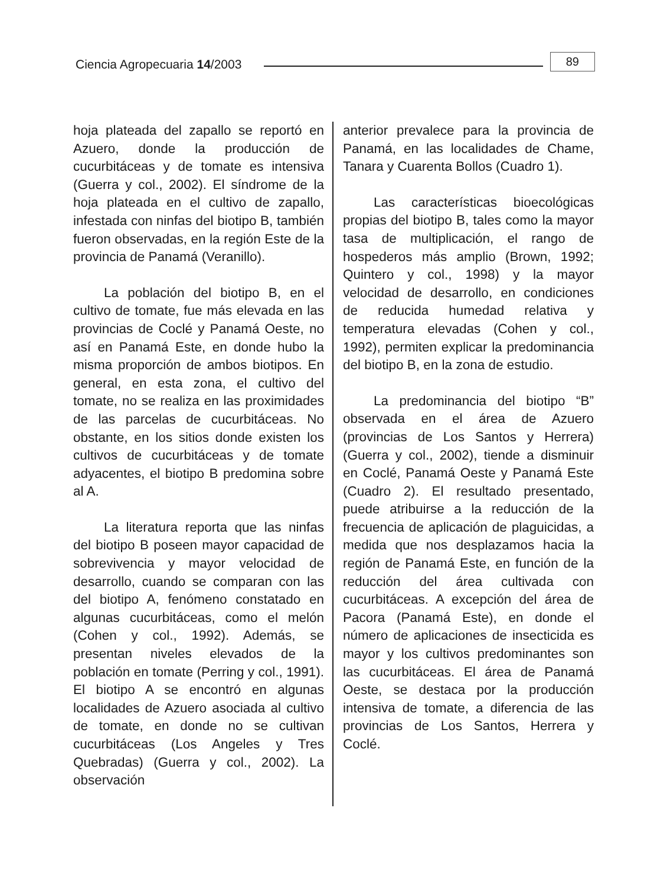Ciencia Agropecuaria 14/2003 89
hoja plateada del zapallo se reportó en Azuero, donde la producción de cucurbitáceas y de tomate es intensiva (Guerra y col., 2002). El síndrome de la hoja plateada en el cultivo de zapallo, infestada con ninfas del biotipo B, también fueron observadas, en la región Este de la provincia de Panamá (Veranillo).
La población del biotipo B, en el cultivo de tomate, fue más elevada en las provincias de Coclé y Panamá Oeste, no así en Panamá Este, en donde hubo la misma proporción de ambos biotipos. En general, en esta zona, el cultivo del tomate, no se realiza en las proximidades de las parcelas de cucurbitáceas. No obstante, en los sitios donde existen los cultivos de cucurbitáceas y de tomate adyacentes, el biotipo B predomina sobre al A.
La literatura reporta que las ninfas del biotipo B poseen mayor capacidad de sobrevivencia y mayor velocidad de desarrollo, cuando se comparan con las del biotipo A, fenómeno constatado en algunas cucurbitáceas, como el melón (Cohen y col., 1992). Además, se presentan niveles elevados de la población en tomate (Perring y col., 1991). El biotipo A se encontró en algunas localidades de Azuero asociada al cultivo de tomate, en donde no se cultivan cucurbitáceas (Los Angeles y Tres Quebradas) (Guerra y col., 2002). La observación
anterior prevalece para la provincia de Panamá, en las localidades de Chame, Tanara y Cuarenta Bollos (Cuadro 1).
Las características bioecológicas propias del biotipo B, tales como la mayor tasa de multiplicación, el rango de hospederos más amplio (Brown, 1992; Quintero y col., 1998) y la mayor velocidad de desarrollo, en condiciones de reducida humedad relativa y temperatura elevadas (Cohen y col., 1992), permiten explicar la predominancia del biotipo B, en la zona de estudio.
La predominancia del biotipo “B” observada en el área de Azuero (provincias de Los Santos y Herrera) (Guerra y col., 2002), tiende a disminuir en Coclé, Panamá Oeste y Panamá Este (Cuadro 2). El resultado presentado, puede atribuirse a la reducción de la frecuencia de aplicación de plaguicidas, a medida que nos desplazamos hacia la región de Panamá Este, en función de la reducción del área cultivada con cucurbitáceas. A excepción del área de Pacora (Panamá Este), en donde el número de aplicaciones de insecticida es mayor y los cultivos predominantes son las cucurbitáceas. El área de Panamá Oeste, se destaca por la producción intensiva de tomate, a diferencia de las provincias de Los Santos, Herrera y Coclé.